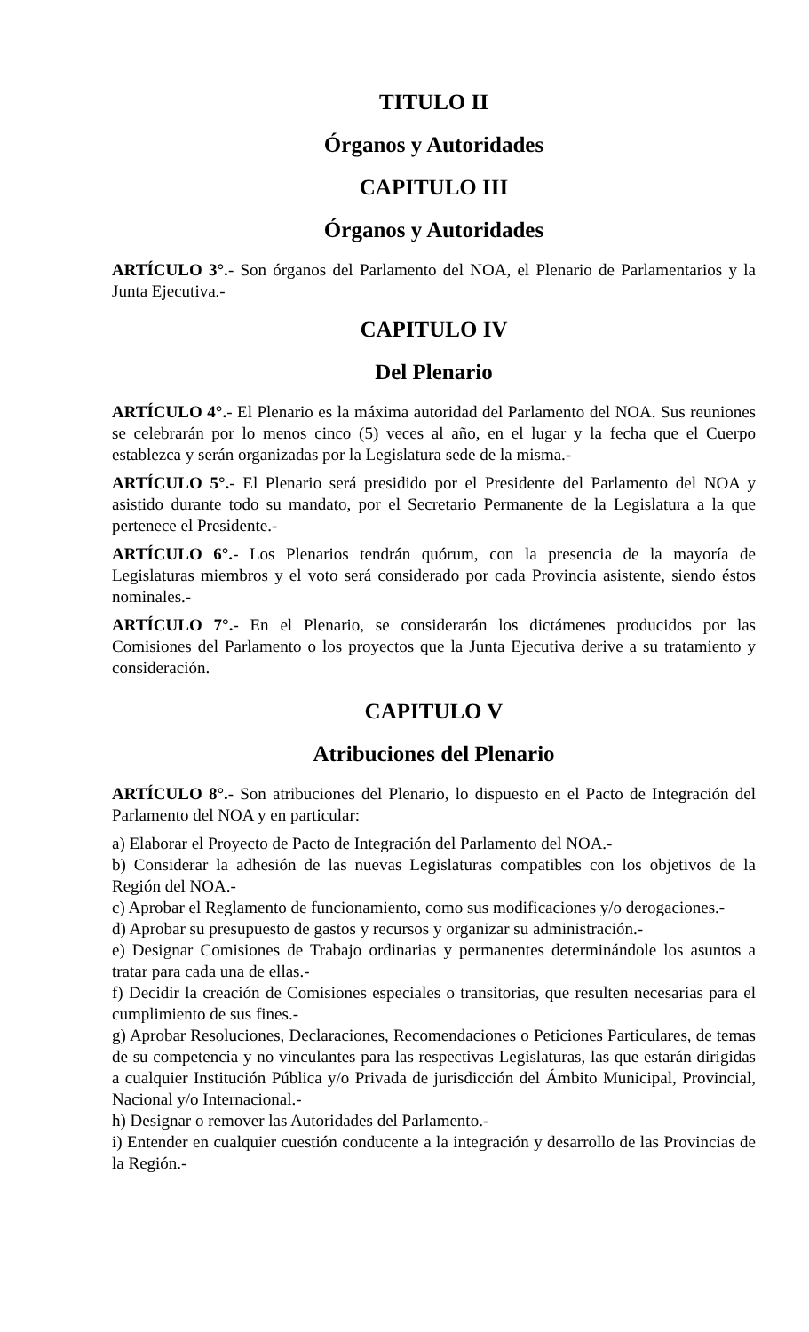TITULO II
Órganos y Autoridades
CAPITULO III
Órganos y Autoridades
ARTÍCULO 3°.- Son órganos del Parlamento del NOA, el Plenario de Parlamentarios y la Junta Ejecutiva.-
CAPITULO IV
Del Plenario
ARTÍCULO 4°.- El Plenario es la máxima autoridad del Parlamento del NOA. Sus reuniones se celebrarán por lo menos cinco (5) veces al año, en el lugar y la fecha que el Cuerpo establezca y serán organizadas por la Legislatura sede de la misma.-
ARTÍCULO 5°.- El Plenario será presidido por el Presidente del Parlamento del NOA y asistido durante todo su mandato, por el Secretario Permanente de la Legislatura a la que pertenece el Presidente.-
ARTÍCULO 6°.- Los Plenarios tendrán quórum, con la presencia de la mayoría de Legislaturas miembros y el voto será considerado por cada Provincia asistente, siendo éstos nominales.-
ARTÍCULO 7°.- En el Plenario, se considerarán los dictámenes producidos por las Comisiones del Parlamento o los proyectos que la Junta Ejecutiva derive a su tratamiento y consideración.
CAPITULO V
Atribuciones del Plenario
ARTÍCULO 8°.- Son atribuciones del Plenario, lo dispuesto en el Pacto de Integración del Parlamento del NOA y en particular:
a) Elaborar el Proyecto de Pacto de Integración del Parlamento del NOA.-
b) Considerar la adhesión de las nuevas Legislaturas compatibles con los objetivos de la Región del NOA.-
c) Aprobar el Reglamento de funcionamiento, como sus modificaciones y/o derogaciones.-
d) Aprobar su presupuesto de gastos y recursos y organizar su administración.-
e) Designar Comisiones de Trabajo ordinarias y permanentes determinándole los asuntos a tratar para cada una de ellas.-
f) Decidir la creación de Comisiones especiales o transitorias, que resulten necesarias para el cumplimiento de sus fines.-
g) Aprobar Resoluciones, Declaraciones, Recomendaciones o Peticiones Particulares, de temas de su competencia y no vinculantes para las respectivas Legislaturas, las que estarán dirigidas a cualquier Institución Pública y/o Privada de jurisdicción del Ámbito Municipal, Provincial, Nacional y/o Internacional.-
h) Designar o remover las Autoridades del Parlamento.-
i) Entender en cualquier cuestión conducente a la integración y desarrollo de las Provincias de la Región.-